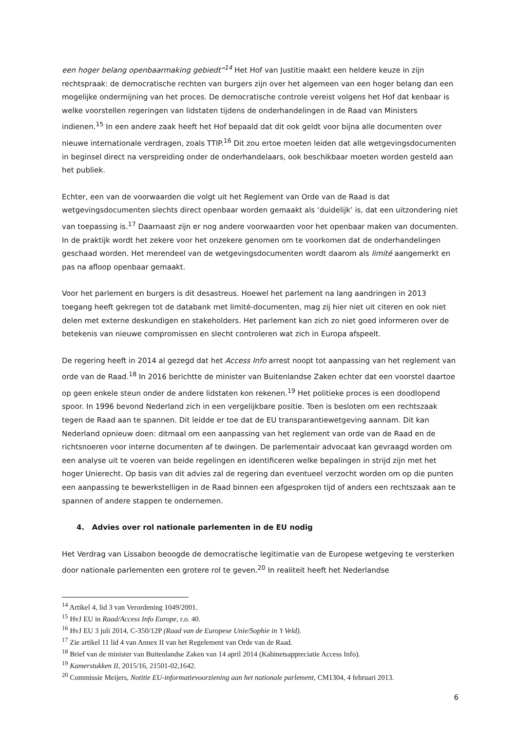een hoger belang openbaarmaking gebiedt”<sup>14</sup> Het Hof van Justitie maakt een heldere keuze in zijn rechtspraak: de democratische rechten van burgers zijn over het algemeen van een hoger belang dan een mogelijke ondermijning van het proces. De democratische controle vereist volgens het Hof dat kenbaar is welke voorstellen regeringen van lidstaten tijdens de onderhandelingen in de Raad van Ministers indienen.<sup>15</sup> In een andere zaak heeft het Hof bepaald dat dit ook geldt voor bijna alle documenten over nieuwe internationale verdragen, zoals TTIP.<sup>16</sup> Dit zou ertoe moeten leiden dat alle wetgevingsdocumenten in beginsel direct na verspreiding onder de onderhandelaars, ook beschikbaar moeten worden gesteld aan het publiek.
Echter, een van de voorwaarden die volgt uit het Reglement van Orde van de Raad is dat wetgevingsdocumenten slechts direct openbaar worden gemaakt als ‘duidelijk’ is, dat een uitzondering niet van toepassing is.<sup>17</sup> Daarnaast zijn er nog andere voorwaarden voor het openbaar maken van documenten. In de praktijk wordt het zekere voor het onzekere genomen om te voorkomen dat de onderhandelingen geschaad worden. Het merendeel van de wetgevingsdocumenten wordt daarom als limité aangemerkt en pas na afloop openbaar gemaakt.
Voor het parlement en burgers is dit desastreus. Hoewel het parlement na lang aandringen in 2013 toegang heeft gekregen tot de databank met limité-documenten, mag zij hier niet uit citeren en ook niet delen met externe deskundigen en stakeholders. Het parlement kan zich zo niet goed informeren over de betekenis van nieuwe compromissen en slecht controleren wat zich in Europa afspeelt.
De regering heeft in 2014 al gezegd dat het Access Info arrest noopt tot aanpassing van het reglement van orde van de Raad.<sup>18</sup> In 2016 berichtte de minister van Buitenlandse Zaken echter dat een voorstel daartoe op geen enkele steun onder de andere lidstaten kon rekenen.<sup>19</sup> Het politieke proces is een doodlopend spoor. In 1996 bevond Nederland zich in een vergelijkbare positie. Toen is besloten om een rechtszaak tegen de Raad aan te spannen. Dit leidde er toe dat de EU transparantiewetgeving aannam. Dit kan Nederland opnieuw doen: ditmaal om een aanpassing van het reglement van orde van de Raad en de richtsnoeren voor interne documenten af te dwingen. De parlementair advocaat kan gevraagd worden om een analyse uit te voeren van beide regelingen en identificeren welke bepalingen in strijd zijn met het hoger Unierecht. Op basis van dit advies zal de regering dan eventueel verzocht worden om op die punten een aanpassing te bewerkstelligen in de Raad binnen een afgesproken tijd of anders een rechtszaak aan te spannen of andere stappen te ondernemen.
4. Advies over rol nationale parlementen in de EU nodig
Het Verdrag van Lissabon beoogde de democratische legitimatie van de Europese wetgeving te versterken door nationale parlementen een grotere rol te geven.<sup>20</sup> In realiteit heeft het Nederlandse
<sup>14</sup> Artikel 4, lid 3 van Verordening 1049/2001.
<sup>15</sup> HvJ EU in Raad/Access Info Europe, r.o. 40.
<sup>16</sup> HvJ EU 3 juli 2014, C-350/12P (Raad van de Europese Unie/Sophie in ’t Veld).
<sup>17</sup> Zie artikel 11 lid 4 van Annex II van het Regelement van Orde van de Raad.
<sup>18</sup> Brief van de minister van Buitenlandse Zaken van 14 april 2014 (Kabinetsappreciatie Access Info).
<sup>19</sup> Kamerstukken II, 2015/16, 21501-02,1642.
<sup>20</sup> Commissie Meijers, Notitie EU-informatievoorziening aan het nationale parlement, CM1304, 4 februari 2013.
6